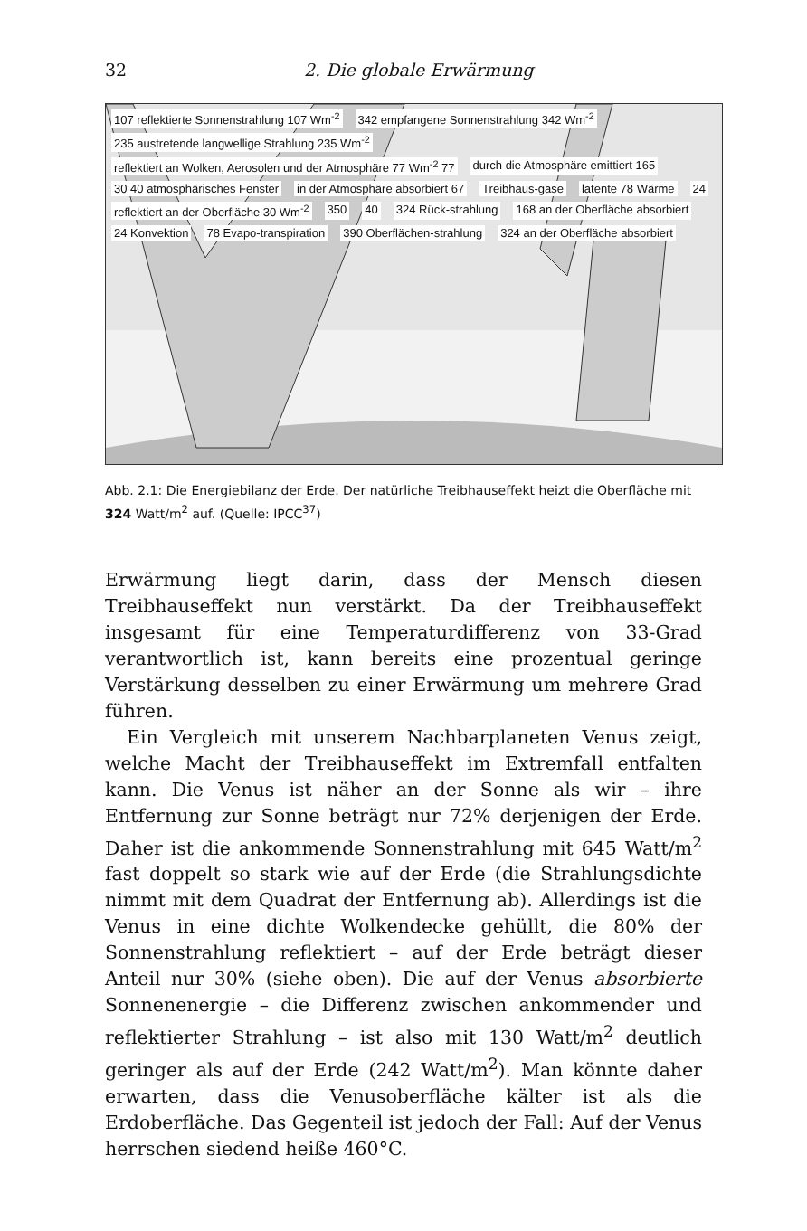32 2. Die globale Erwärmung
107 reflektierte Sonnenstrahlung 107 Wm<sup>-2</sup> 342 empfangene Sonnenstrahlung 342 Wm<sup>-2</sup> 235 austretende langwellige Strahlung 235 Wm<sup>-2</sup> reflektiert an Wolken, Aerosolen und der Atmosphäre 77 Wm<sup>-2</sup> 77 durch die Atmosphäre emittiert 165 30 40 atmosphärisches Fenster in der Atmosphäre absorbiert 67 Treibhaus-gase latente 78 Wärme 24 reflektiert an der Oberfläche 30 Wm<sup>-2</sup> 350 40 324 Rück-strahlung 168 an der Oberfläche absorbiert 24 Konvektion 78 Evapo-transpiration 390 Oberflächen-strahlung 324 an der Oberfläche absorbiert
Abb. 2.1: Die Energiebilanz der Erde. Der natürliche Treibhauseffekt heizt die Oberfläche mit 324 Watt/m<sup>2</sup> auf. (Quelle: IPCC<sup>37</sup>)
Erwärmung liegt darin, dass der Mensch diesen Treibhauseffekt nun verstärkt. Da der Treibhauseffekt insgesamt für eine Temperaturdifferenz von 33-Grad verantwortlich ist, kann bereits eine prozentual geringe Verstärkung desselben zu einer Erwärmung um mehrere Grad führen.
Ein Vergleich mit unserem Nachbarplaneten Venus zeigt, welche Macht der Treibhauseffekt im Extremfall entfalten kann. Die Venus ist näher an der Sonne als wir – ihre Entfernung zur Sonne beträgt nur 72% derjenigen der Erde. Daher ist die ankommende Sonnenstrahlung mit 645 Watt/m<sup>2</sup> fast doppelt so stark wie auf der Erde (die Strahlungsdichte nimmt mit dem Quadrat der Entfernung ab). Allerdings ist die Venus in eine dichte Wolkendecke gehüllt, die 80% der Sonnenstrahlung reflektiert – auf der Erde beträgt dieser Anteil nur 30% (siehe oben). Die auf der Venus absorbierte Sonnenenergie – die Differenz zwischen ankommender und reflektierter Strahlung – ist also mit 130 Watt/m<sup>2</sup> deutlich geringer als auf der Erde (242 Watt/m<sup>2</sup>). Man könnte daher erwarten, dass die Venusoberfläche kälter ist als die Erdoberfläche. Das Gegenteil ist jedoch der Fall: Auf der Venus herrschen siedend heiße 460°C.